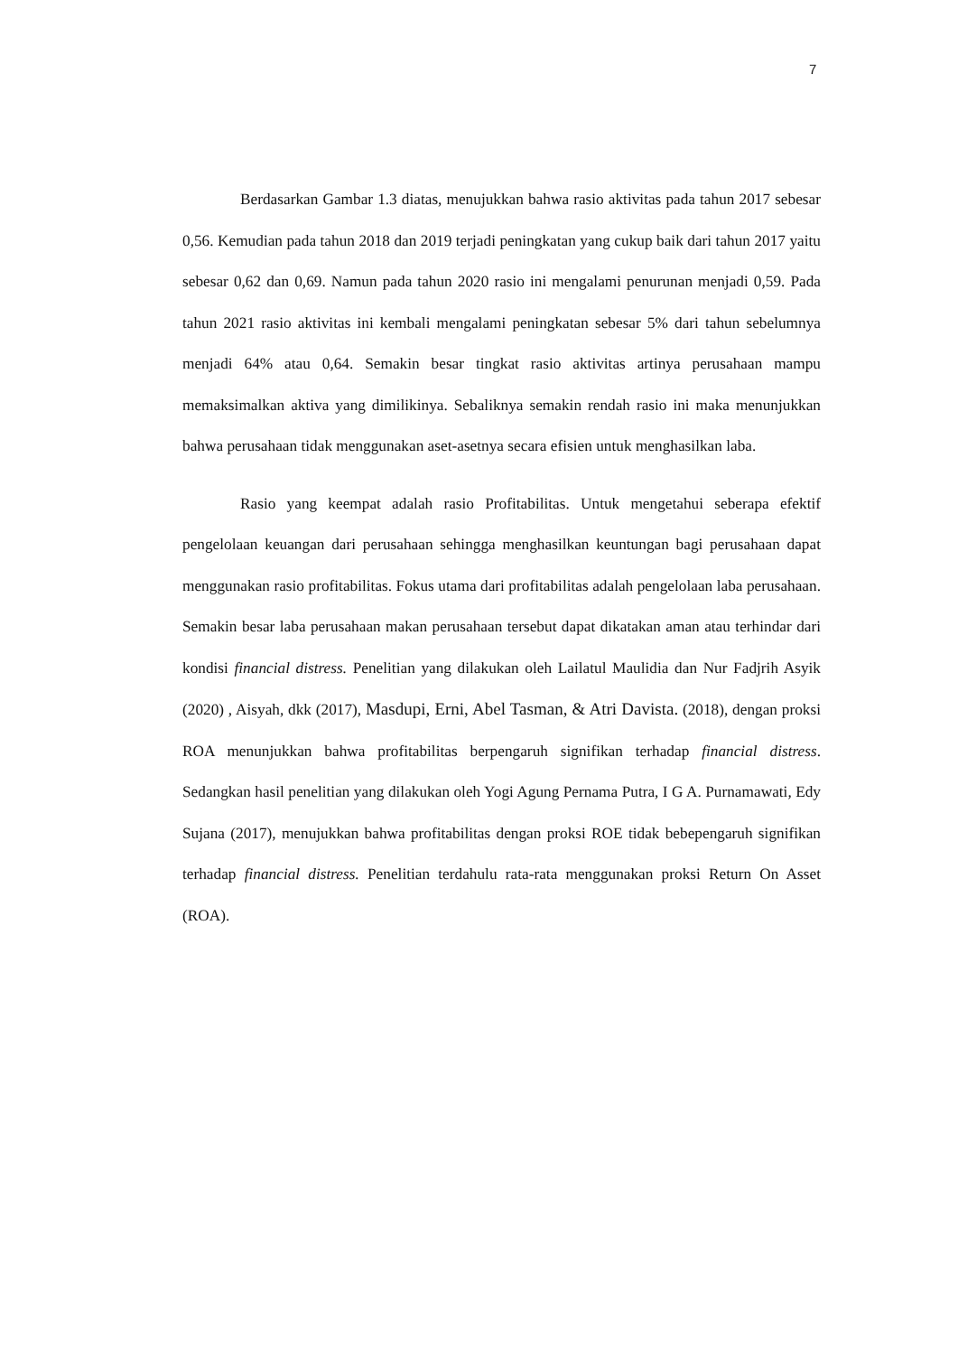7
Berdasarkan Gambar 1.3 diatas, menujukkan bahwa rasio aktivitas pada tahun 2017 sebesar 0,56. Kemudian pada tahun 2018 dan 2019 terjadi peningkatan yang cukup baik dari tahun 2017 yaitu sebesar 0,62 dan 0,69. Namun pada tahun 2020 rasio ini mengalami penurunan menjadi 0,59. Pada tahun 2021 rasio aktivitas ini kembali mengalami peningkatan sebesar 5% dari tahun sebelumnya menjadi 64% atau 0,64. Semakin besar tingkat rasio aktivitas artinya perusahaan mampu memaksimalkan aktiva yang dimilikinya. Sebaliknya semakin rendah rasio ini maka menunjukkan bahwa perusahaan tidak menggunakan aset-asetnya secara efisien untuk menghasilkan laba.
Rasio yang keempat adalah rasio Profitabilitas. Untuk mengetahui seberapa efektif pengelolaan keuangan dari perusahaan sehingga menghasilkan keuntungan bagi perusahaan dapat menggunakan rasio profitabilitas. Fokus utama dari profitabilitas adalah pengelolaan laba perusahaan. Semakin besar laba perusahaan makan perusahaan tersebut dapat dikatakan aman atau terhindar dari kondisi financial distress. Penelitian yang dilakukan oleh Lailatul Maulidia dan Nur Fadjrih Asyik (2020) , Aisyah, dkk (2017), Masdupi, Erni, Abel Tasman, & Atri Davista. (2018), dengan proksi ROA menunjukkan bahwa profitabilitas berpengaruh signifikan terhadap financial distress. Sedangkan hasil penelitian yang dilakukan oleh Yogi Agung Pernama Putra, I G A. Purnamawati, Edy Sujana (2017), menujukkan bahwa profitabilitas dengan proksi ROE tidak bebepengaruh signifikan terhadap financial distress. Penelitian terdahulu rata-rata menggunakan proksi Return On Asset (ROA).